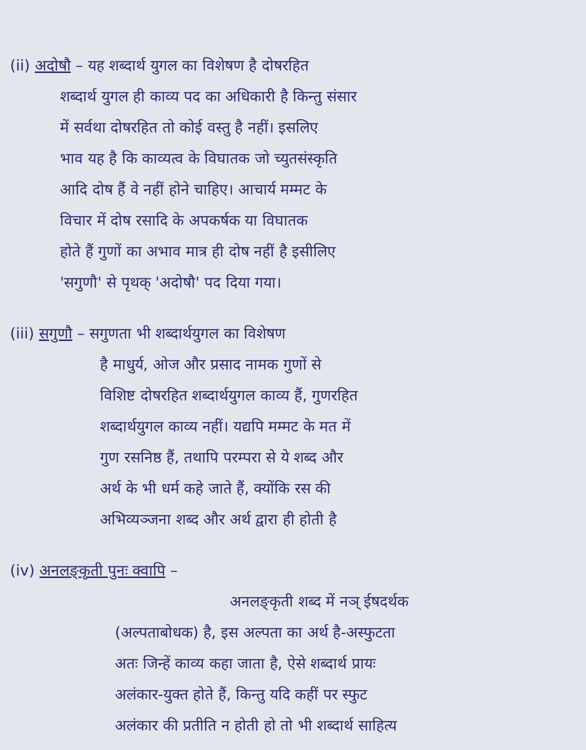(ii) अदोषौ – यह शब्दार्थ युगल का विशेषण है दोषरहित
शब्दार्थ युगल ही काव्य पद का अधिकारी है किन्तु संसार
में सर्वथा दोषरहित तो कोई वस्तु है नहीं। इसलिए
भाव यह है कि काव्यत्व के विघातक जो च्युतसंस्कृति
आदि दोष हैं वे नहीं होने चाहिए। आचार्य मम्मट के
विचार में दोष रसादि के अपकर्षक या विघातक
होते हैं गुणों का अभाव मात्र ही दोष नहीं है इसीलिए
'सगुणौ' से पृथक् 'अदोषौ' पद दिया गया।
(iii) सगुणौ – सगुणता भी शब्दार्थयुगल का विशेषण
है माधुर्य, ओज और प्रसाद नामक गुणों से
विशिष्ट दोषरहित शब्दार्थयुगल काव्य हैं, गुणरहित
शब्दार्थयुगल काव्य नहीं। यद्यपि मम्मट के मत में
गुण रसनिष्ठ हैं, तथापि परम्परा से ये शब्द और
अर्थ के भी धर्म कहे जाते हैं, क्योंकि रस की
अभिव्यञ्जना शब्द और अर्थ द्वारा ही होती है
(iv) अनलङ्कृती पुनः क्वापि –
अनलङ्कृती शब्द में नञ् ईषदर्थक
(अल्पताबोधक) है, इस अल्पता का अर्थ है-अस्फुटता
अतः जिन्हें काव्य कहा जाता है, ऐसे शब्दार्थ प्रायः
अलंकार-युक्त होते हैं, किन्तु यदि कहीं पर स्फुट
अलंकार की प्रतीति न होती हो तो भी शब्दार्थ साहित्य